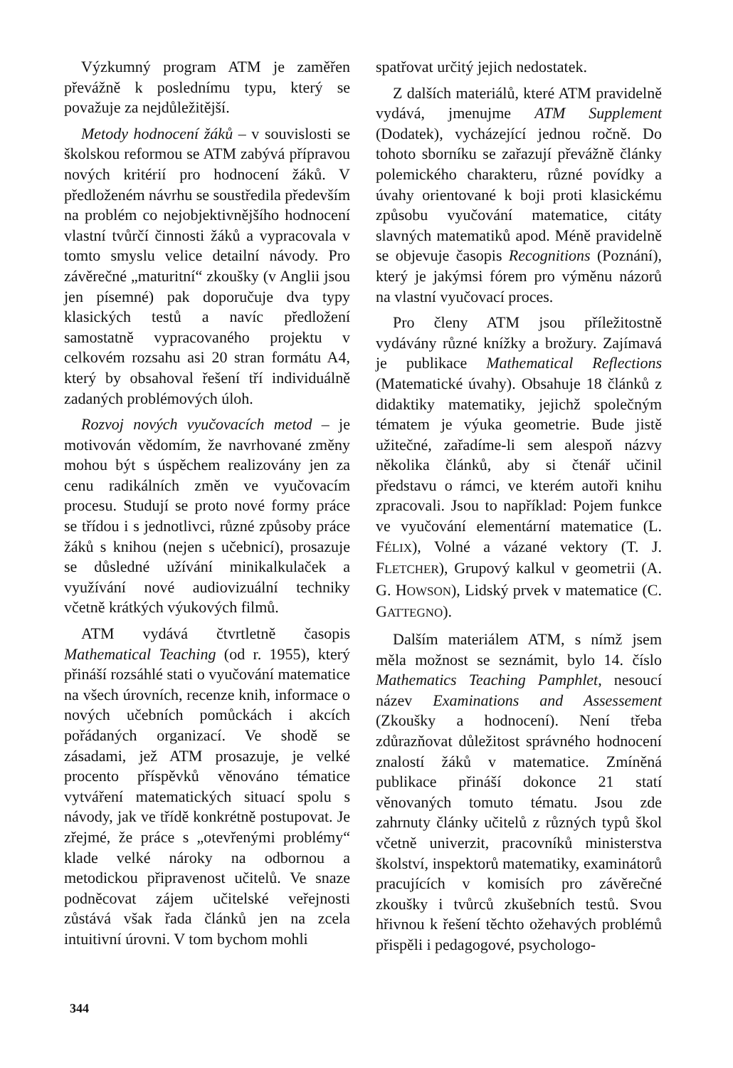Výzkumný program ATM je zaměřen převážně k poslednímu typu, který se považuje za nejdůležitější.
Metody hodnocení žáků – v souvislosti se školskou reformou se ATM zabývá přípravou nových kritérií pro hodnocení žáků. V předloženém návrhu se soustředila především na problém co nejobjektivnějšího hodnocení vlastní tvůrčí činnosti žáků a vypracovala v tomto smyslu velice detailní návody. Pro závěrečné „maturitní“ zkoušky (v Anglii jsou jen písemné) pak doporučuje dva typy klasických testů a navíc předložení samostatně vypracovaného projektu v celkovém rozsahu asi 20 stran formátu A4, který by obsahoval řešení tří individuálně zadaných problémových úloh.
Rozvoj nových vyučovacích metod – je motivován vědomím, že navrhované změny mohou být s úspěchem realizovány jen za cenu radikálních změn ve vyučovacím procesu. Studují se proto nové formy práce se třídou i s jednotlivci, různé způsoby práce žáků s knihou (nejen s učebnicí), prosazuje se důsledné užívání minikalkulaček a využívání nové audiovizuální techniky včetně krátkých výukových filmů.
ATM vydává čtvrtletně časopis Mathematical Teaching (od r. 1955), který přináší rozsáhlé stati o vyučování matematice na všech úrovních, recenze knih, informace o nových učebních pomůckách i akcích pořádaných organizací. Ve shodě se zásadami, jež ATM prosazuje, je velké procento příspěvků věnováno tématice vytváření matematických situací spolu s návody, jak ve třídě konkrétně postupovat. Je zřejmé, že práce s „otevřenými problémy“ klade velké nároky na odbornou a metodickou připravenost učitelů. Ve snaze podněcovat zájem učitelské veřejnosti zůstává však řada článků jen na zcela intuitivní úrovni. V tom bychom mohli
spatřovat určitý jejich nedostatek.
Z dalších materiálů, které ATM pravidelně vydává, jmenujme ATM Supplement (Dodatek), vycházející jednou ročně. Do tohoto sborníku se zařazují převážně články polemického charakteru, různé povídky a úvahy orientované k boji proti klasickému způsobu vyučování matematice, citáty slavných matematiků apod. Méně pravidelně se objevuje časopis Recognitions (Poznání), který je jakýmsi fórem pro výměnu názorů na vlastní vyučovací proces.
Pro členy ATM jsou příležitostně vydávány různé knížky a brožury. Zajímavá je publikace Mathematical Reflections (Matematické úvahy). Obsahuje 18 článků z didaktiky matematiky, jejichž společným tématem je výuka geometrie. Bude jistě užitečné, zařadíme-li sem alespoň názvy několika článků, aby si čtenář učinil představu o rámci, ve kterém autoři knihu zpracovali. Jsou to například: Pojem funkce ve vyučování elementární matematice (L. FÉLIX), Volné a vázané vektory (T. J. FLETCHER), Grupový kalkul v geometrii (A. G. HOWSON), Lidský prvek v matematice (C. GATTEGNO).
Dalším materiálem ATM, s nímž jsem měla možnost se seznámit, bylo 14. číslo Mathematics Teaching Pamphlet, nesoucí název Examinations and Assessement (Zkoušky a hodnocení). Není třeba zdůrazňovat důležitost správného hodnocení znalostí žáků v matematice. Zmíněná publikace přináší dokonce 21 statí věnovaných tomuto tématu. Jsou zde zahrnuty články učitelů z různých typů škol včetně univerzit, pracovníků ministerstva školství, inspektorů matematiky, examinátorů pracujících v komisích pro závěrečné zkoušky i tvůrců zkušebních testů. Svou hřivnou k řešení těchto ožehavých problémů přispěli i pedagogové, psychologo-
344